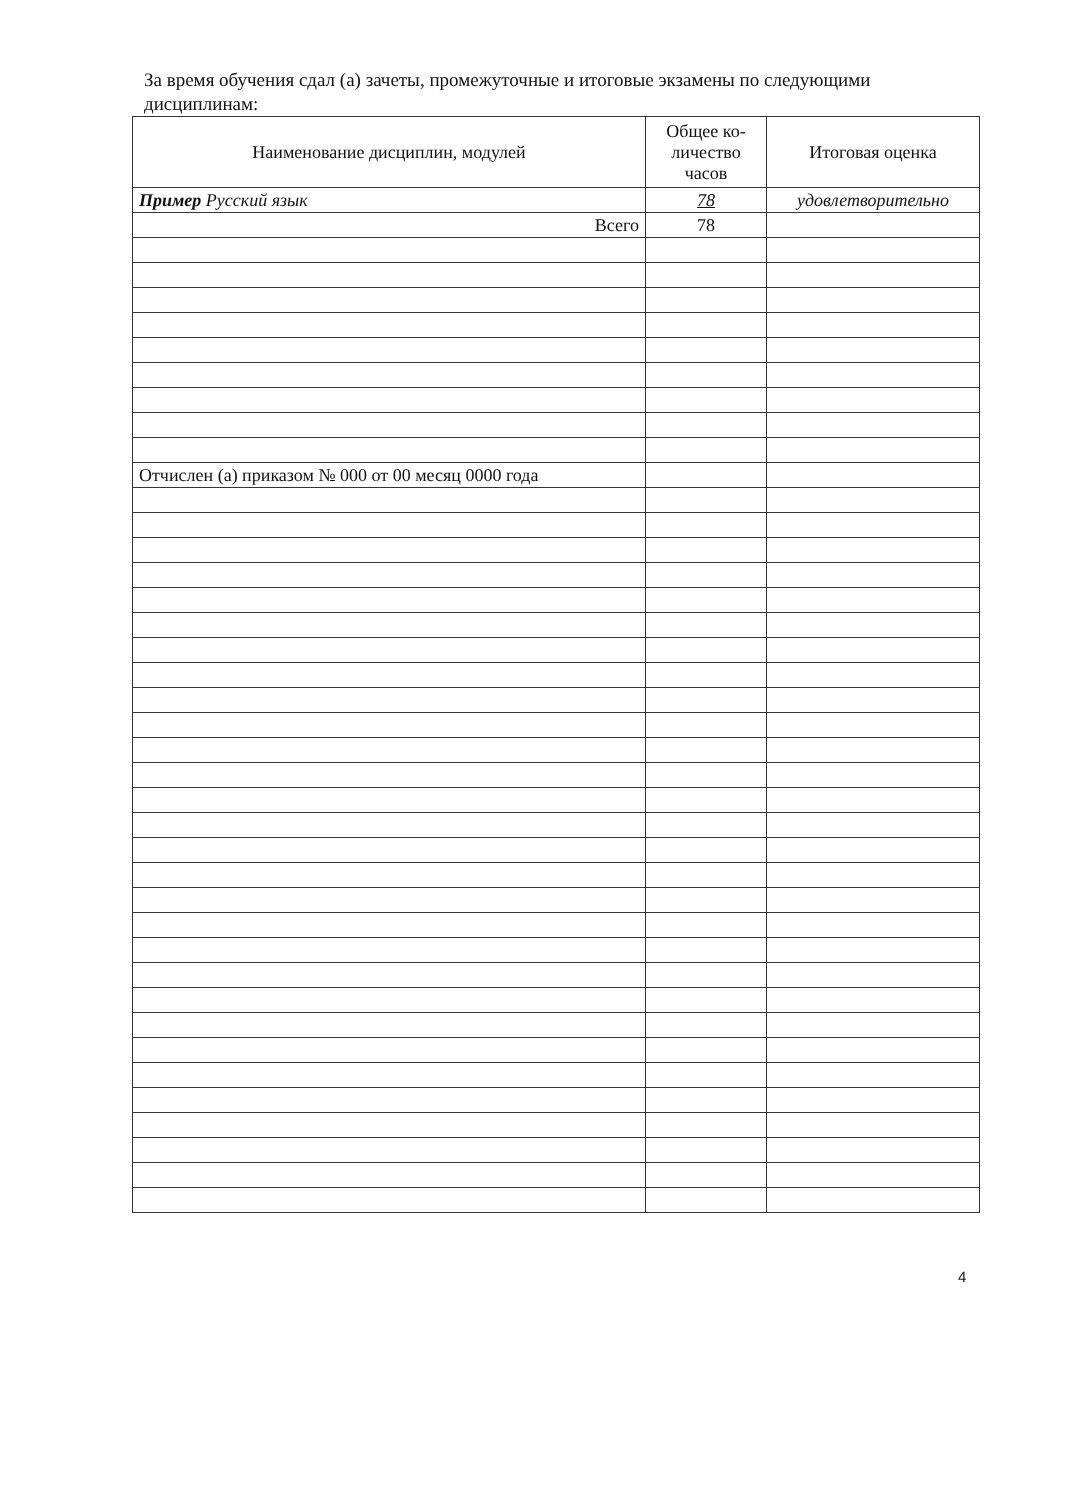За время обучения сдал (а) зачеты, промежуточные и итоговые экзамены по следующими дисциплинам:
| Наименование дисциплин, модулей | Общее ко- личество часов | Итоговая оценка |
| --- | --- | --- |
| Пример Русский язык | 78 | удовлетворительно |
| Всего | 78 | |
| Отчислен (а) приказом № 000 от 00 месяц 0000 года | | |
4